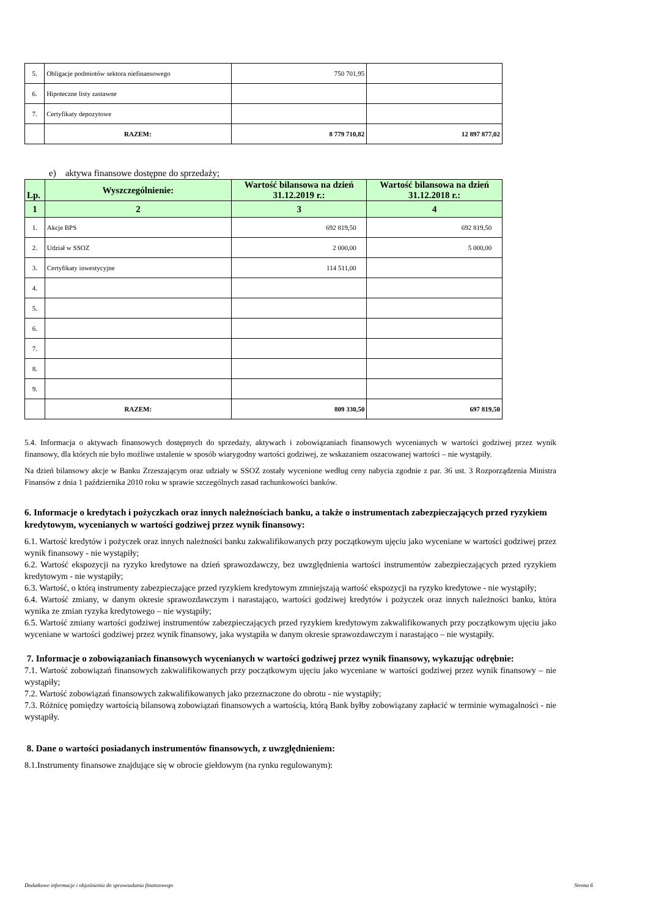| 5. | Obligacje podmiotów sektora niefinansowego | 750 701,95 | |
| 6. | Hipoteczne listy zastawne | | |
| 7. | Certyfikaty depozytowe | | |
| | RAZEM: | 8 779 710,82 | 12 897 877,02 |
e) aktywa finansowe dostępne do sprzedaży;
| Lp. | Wyszczególnienie: | Wartość bilansowa na dzień 31.12.2019 r.: | Wartość bilansowa na dzień 31.12.2018 r.: |
| --- | --- | --- | --- |
| 1 | 2 | 3 | 4 |
| 1. | Akcje BPS | 692 819,50 | 692 819,50 |
| 2. | Udział w SSOZ | 2 000,00 | 5 000,00 |
| 3. | Certyfikaty inwestycyjne | 114 511,00 | |
| 4. | | | |
| 5. | | | |
| 6. | | | |
| 7. | | | |
| 8. | | | |
| 9. | | | |
| | RAZEM: | 809 330,50 | 697 819,50 |
5.4. Informacja o aktywach finansowych dostępnych do sprzedaży, aktywach i zobowiązaniach finansowych wycenianych w wartości godziwej przez wynik finansowy, dla których nie było możliwe ustalenie w sposób wiarygodny wartości godziwej, ze wskazaniem oszacowanej wartości – nie wystąpiły.
Na dzień bilansowy akcje w Banku Zrzeszającym oraz udziały w SSOZ zostały wycenione według ceny nabycia zgodnie z par. 36 ust. 3 Rozporządzenia Ministra Finansów z dnia 1 października 2010 roku w sprawie szczególnych zasad rachunkowości banków.
6. Informacje o kredytach i pożyczkach oraz innych należnościach banku, a także o instrumentach zabezpieczających przed ryzykiem kredytowym, wycenianych w wartości godziwej przez wynik finansowy:
6.1. Wartość kredytów i pożyczek oraz innych należności banku zakwalifikowanych przy początkowym ujęciu jako wyceniane w wartości godziwej przez wynik finansowy - nie wystąpiły;
6.2. Wartość ekspozycji na ryzyko kredytowe na dzień sprawozdawczy, bez uwzględnienia wartości instrumentów zabezpieczających przed ryzykiem kredytowym - nie wystąpiły;
6.3. Wartość, o którą instrumenty zabezpieczające przed ryzykiem kredytowym zmniejszają wartość ekspozycji na ryzyko kredytowe - nie wystąpiły;
6.4. Wartość zmiany, w danym okresie sprawozdawczym i narastająco, wartości godziwej kredytów i pożyczek oraz innych należności banku, która wynika ze zmian ryzyka kredytowego – nie wystąpiły;
6.5. Wartość zmiany wartości godziwej instrumentów zabezpieczających przed ryzykiem kredytowym zakwalifikowanych przy początkowym ujęciu jako wyceniane w wartości godziwej przez wynik finansowy, jaka wystąpiła w danym okresie sprawozdawczym i narastająco – nie wystąpiły.
7. Informacje o zobowiązaniach finansowych wycenianych w wartości godziwej przez wynik finansowy, wykazując odrębnie:
7.1. Wartość zobowiązań finansowych zakwalifikowanych przy początkowym ujęciu jako wyceniane w wartości godziwej przez wynik finansowy – nie wystąpiły;
7.2. Wartość zobowiązań finansowych zakwalifikowanych jako przeznaczone do obrotu - nie wystąpiły;
7.3. Różnicę pomiędzy wartością bilansową zobowiązań finansowych a wartością, którą Bank byłby zobowiązany zapłacić w terminie wymagalności - nie wystąpiły.
8. Dane o wartości posiadanych instrumentów finansowych, z uwzględnieniem:
8.1.Instrumenty finansowe znajdujące się w obrocie giełdowym (na rynku regulowanym):
Dodatkowe informacje i objaśnienia do sprawozdania finansowego Strona 6